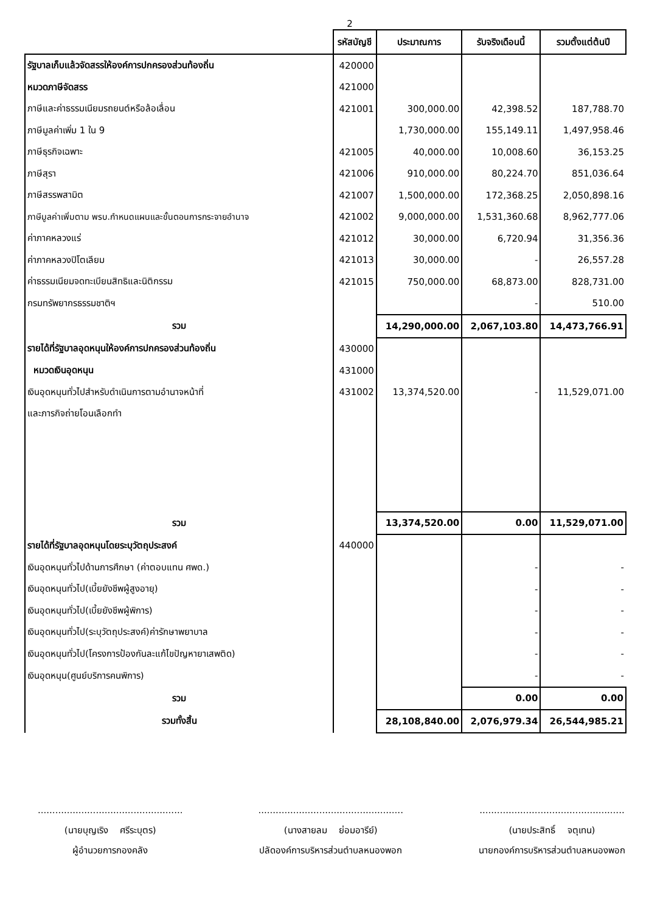2
| | รหัสบัญชี | ประมาณการ | รับจริงเดือนนี้ | รวมตั้งแต่ต้นปี |
| --- | --- | --- | --- | --- |
| รัฐบาลเก็บแล้วจัดสรรให้องค์การปกครองส่วนท้องถิ่น | 420000 | | | |
| หมวดภาษีจัดสรร | 421000 | | | |
| ภาษีและค่าธรรมเนียมรถยนต์หรือล้อเลื่อน | 421001 | 300,000.00 | 42,398.52 | 187,788.70 |
| ภาษีมูลค่าเพิ่ม 1 ใน 9 | | 1,730,000.00 | 155,149.11 | 1,497,958.46 |
| ภาษีธุรกิจเฉพาะ | 421005 | 40,000.00 | 10,008.60 | 36,153.25 |
| ภาษีสุรา | 421006 | 910,000.00 | 80,224.70 | 851,036.64 |
| ภาษีสรรพสามิต | 421007 | 1,500,000.00 | 172,368.25 | 2,050,898.16 |
| ภาษีมูลค่าเพิ่มตาม พรบ.กำหนดแผนและขั้นตอนการกระจายอำนาจ | 421002 | 9,000,000.00 | 1,531,360.68 | 8,962,777.06 |
| ค่าภาคหลวงแร่ | 421012 | 30,000.00 | 6,720.94 | 31,356.36 |
| ค่าภาคหลวงปิโตเลียม | 421013 | 30,000.00 | - | 26,557.28 |
| ค่าธรรมเนียมจดทะเบียนสิทธิและนิติกรรม | 421015 | 750,000.00 | 68,873.00 | 828,731.00 |
| กรมทรัพยากรธรรมชาติฯ | | | - | 510.00 |
| รวม | | 14,290,000.00 | 2,067,103.80 | 14,473,766.91 |
| รายได้ที่รัฐบาลอุดหนุนให้องค์การปกครองส่วนท้องถิ่น | 430000 | | | |
| หมวดเงินอุดหนุน | 431000 | | | |
| เงินอุดหนุนทั่วไปสำหรับดำเนินการตามอำนาจหน้าที่ | 431002 | 13,374,520.00 | - | 11,529,071.00 |
| และภารกิจถ่ายโอนเลือกทำ | | | | |
| รวม | | 13,374,520.00 | 0.00 | 11,529,071.00 |
| รายได้ที่รัฐบาลอุดหนุนโดยระบุวัตถุประสงค์ | 440000 | | | |
| เงินอุดหนุนทั่วไปด้านการศึกษา (ค่าตอบแทน ศพด.) | | | - | - |
| เงินอุดหนุนทั่วไป(เบี้ยยังชีพผู้สูงอายุ) | | | - | - |
| เงินอุดหนุนทั่วไป(เบี้ยยังชีพผู้พิการ) | | | - | - |
| เงินอุดหนุนทั่วไป(ระบุวัตถุประสงค์)ค่ารักษาพยาบาล | | | - | - |
| เงินอุดหนุนทั่วไป(โครงการป้องกันละแก้ไขปัญหายาเสพติด) | | | - | - |
| เงินอุดหนุน(ศูนย์บริการคนพิการ) | | | - | - |
| รวม | | | 0.00 | 0.00 |
| รวมทั้งสิ้น | | 28,108,840.00 | 2,076,979.34 | 26,544,985.21 |
..................................................
(นายบุญเริง ศรีระบุตร)
ผู้อำนวยการกองคลัง
..................................................
(นางสายลม ย่อมอารีย์)
ปลัดองค์การบริหารส่วนตำบลหนองพอก
..................................................
(นายประสิทธิ์ จตุเทน)
นายกองค์การบริหารส่วนตำบลหนองพอก